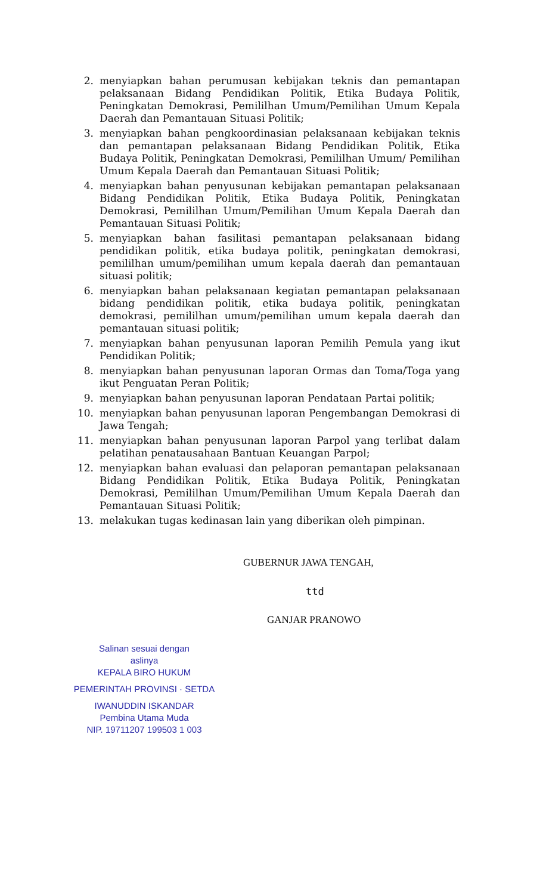2. menyiapkan bahan perumusan kebijakan teknis dan pemantapan pelaksanaan Bidang Pendidikan Politik, Etika Budaya Politik, Peningkatan Demokrasi, Pemililhan Umum/Pemilihan Umum Kepala Daerah dan Pemantauan Situasi Politik;
3. menyiapkan bahan pengkoordinasian pelaksanaan kebijakan teknis dan pemantapan pelaksanaan Bidang Pendidikan Politik, Etika Budaya Politik, Peningkatan Demokrasi, Pemililhan Umum/ Pemilihan Umum Kepala Daerah dan Pemantauan Situasi Politik;
4. menyiapkan bahan penyusunan kebijakan pemantapan pelaksanaan Bidang Pendidikan Politik, Etika Budaya Politik, Peningkatan Demokrasi, Pemililhan Umum/Pemilihan Umum Kepala Daerah dan Pemantauan Situasi Politik;
5. menyiapkan bahan fasilitasi pemantapan pelaksanaan bidang pendidikan politik, etika budaya politik, peningkatan demokrasi, pemililhan umum/pemilihan umum kepala daerah dan pemantauan situasi politik;
6. menyiapkan bahan pelaksanaan kegiatan pemantapan pelaksanaan bidang pendidikan politik, etika budaya politik, peningkatan demokrasi, pemililhan umum/pemilihan umum kepala daerah dan pemantauan situasi politik;
7. menyiapkan bahan penyusunan laporan Pemilih Pemula yang ikut Pendidikan Politik;
8. menyiapkan bahan penyusunan laporan Ormas dan Toma/Toga yang ikut Penguatan Peran Politik;
9. menyiapkan bahan penyusunan laporan Pendataan Partai politik;
10. menyiapkan bahan penyusunan laporan Pengembangan Demokrasi di Jawa Tengah;
11. menyiapkan bahan penyusunan laporan Parpol yang terlibat dalam pelatihan penatausahaan Bantuan Keuangan Parpol;
12. menyiapkan bahan evaluasi dan pelaporan pemantapan pelaksanaan Bidang Pendidikan Politik, Etika Budaya Politik, Peningkatan Demokrasi, Pemililhan Umum/Pemilihan Umum Kepala Daerah dan Pemantauan Situasi Politik;
13. melakukan tugas kedinasan lain yang diberikan oleh pimpinan.
GUBERNUR JAWA TENGAH,
ttd
GANJAR PRANOWO
Salinan sesuai dengan
aslinya
KEPALA BIRO HUKUM
PEMERINTAH PROVINSI · SETDA
IWANUDDIN ISKANDAR
Pembina Utama Muda
NIP. 19711207 199503 1 003